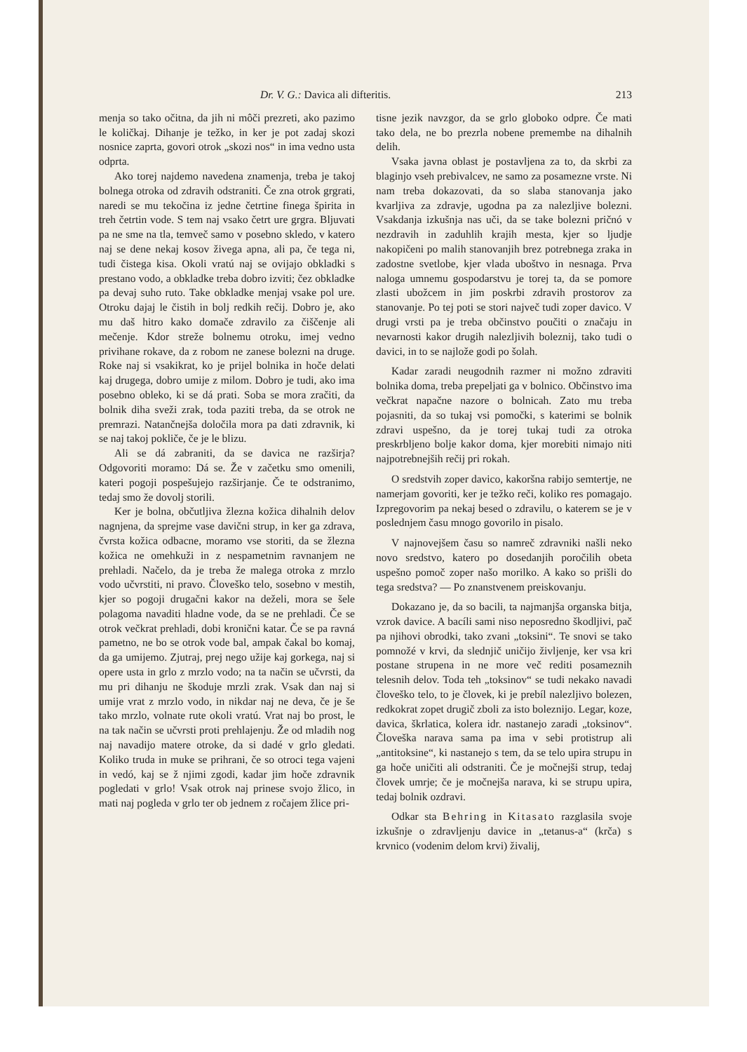Dr. V. G.: Davica ali difteritis. 213
menja so tako očitna, da jih ni môči prezreti, ako pazimo le količkaj. Dihanje je težko, in ker je pot zadaj skozi nosnice zaprta, govori otrok „skozi nos“ in ima vedno usta odprta.
Ako torej najdemo navedena znamenja, treba je takoj bolnega otroka od zdravih odstraniti. Če zna otrok grgrati, naredi se mu tekočina iz jedne četrtine finega špirita in treh četrtin vode. S tem naj vsako četrt ure grgra. Bljuvati pa ne sme na tla, temveč samo v posebno skledo, v katero naj se dene nekaj kosov živega apna, ali pa, če tega ni, tudi čistega kisa. Okoli vratú naj se ovijajo obkladki s prestano vodo, a obkladke treba dobro izviti; čez obkladke pa devaj suho ruto. Take obkladke menjaj vsake pol ure. Otroku dajaj le čistih in bolj redkih rečij. Dobro je, ako mu daš hitro kako domače zdravilo za čiščenje ali mečenje. Kdor streže bolnemu otroku, imej vedno privihane rokave, da z robom ne zanese bolezni na druge. Roke naj si vsakikrat, ko je prijel bolnika in hoče delati kaj drugega, dobro umije z milom. Dobro je tudi, ako ima posebno obleko, ki se dá prati. Soba se mora zračiti, da bolnik diha sveži zrak, toda paziti treba, da se otrok ne premrazi. Natančnejša določila mora pa dati zdravnik, ki se naj takoj pokliče, če je le blizu.
Ali se dá zabraniti, da se davica ne razširja? Odgovoriti moramo: Dá se. Že v začetku smo omenili, kateri pogoji pospešujejo razširjanje. Če te odstranimo, tedaj smo že dovolj storili.
Ker je bolna, občutljiva žlezna kožica dihalnih delov nagnjena, da sprejme vase davični strup, in ker ga zdrava, čvrsta kožica odbacne, moramo vse storiti, da se žlezna kožica ne omehkuži in z nespametnim ravnanjem ne prehladi. Načelo, da je treba že malega otroka z mrzlo vodo učvrstiti, ni pravo. Človeško telo, sosebno v mestih, kjer so pogoji drugačni kakor na deželi, mora se šele polagoma navaditi hladne vode, da se ne prehladi. Če se otrok večkrat prehladi, dobi kronični katar. Če se pa ravná pametno, ne bo se otrok vode bal, ampak čakal bo komaj, da ga umijemo. Zjutraj, prej nego užije kaj gorkega, naj si opere usta in grlo z mrzlo vodo; na ta način se učvrsti, da mu pri dihanju ne škoduje mrzli zrak. Vsak dan naj si umije vrat z mrzlo vodo, in nikdar naj ne deva, če je še tako mrzlo, volnate rute okoli vratú. Vrat naj bo prost, le na tak način se učvrsti proti prehlajenju. Že od mladih nog naj navadijo matere otroke, da si dadé v grlo gledati. Koliko truda in muke se prihrani, če so otroci tega vajeni in vedó, kaj se ž njimi zgodi, kadar jim hoče zdravnik pogledati v grlo! Vsak otrok naj prinese svojo žlico, in mati naj pogleda v grlo ter ob jednem z ročajem žlice pri-
tisne jezik navzgor, da se grlo globoko odpre. Če mati tako dela, ne bo prezrla nobene premembe na dihalnih delih.
Vsaka javna oblast je postavljena za to, da skrbi za blaginjo vseh prebivalcev, ne samo za posamezne vrste. Ni nam treba dokazovati, da so slaba stanovanja jako kvarljiva za zdravje, ugodna pa za nalezljive bolezni. Vsakdanja izkušnja nas uči, da se take bolezni pričnó v nezdravih in zaduhlih krajih mesta, kjer so ljudje nakopičeni po malih stanovanjih brez potrebnega zraka in zadostne svetlobe, kjer vlada uboštvo in nesnaga. Prva naloga umnemu gospodarstvu je torej ta, da se pomore zlasti ubožcem in jim poskrbi zdravih prostorov za stanovanje. Po tej poti se stori največ tudi zoper davico. V drugi vrsti pa je treba občinstvo poučiti o značaju in nevarnosti kakor drugih nalezljivih boleznij, tako tudi o davici, in to se najlože godi po šolah.
Kadar zaradi neugodnih razmer ni možno zdraviti bolnika doma, treba prepeljati ga v bolnico. Občinstvo ima večkrat napačne nazore o bolnicah. Zato mu treba pojasniti, da so tukaj vsi pomočki, s katerimi se bolnik zdravi uspešno, da je torej tukaj tudi za otroka preskrbljeno bolje kakor doma, kjer morebiti nimajo niti najpotrebnejših rečij pri rokah.
O sredstvih zoper davico, kakoršna rabijo semtertje, ne namerjam govoriti, ker je težko reči, koliko res pomagajo. Izpregovorim pa nekaj besed o zdravilu, o katerem se je v poslednjem času mnogo govorilo in pisalo.
V najnovejšem času so namreč zdravniki našli neko novo sredstvo, katero po dosedanjih poročilih obeta uspešno pomoč zoper našo morilko. A kako so prišli do tega sredstva? — Po znanstvenem preiskovanju.
Dokazano je, da so bacili, ta najmanjša organska bitja, vzrok davice. A bacíli sami niso neposredno škodljivi, pač pa njihovi obrodki, tako zvani „toksini“. Te snovi se tako pomnožé v krvi, da slednjič uničijo življenje, ker vsa kri postane strupena in ne more več rediti posameznih telesnih delov. Toda teh „toksinov“ se tudi nekako navadi človeško telo, to je človek, ki je prebíl nalezljivo bolezen, redkokrat zopet drugič zboli za isto boleznijo. Legar, koze, davica, škrlatica, kolera idr. nastanejo zaradi „toksinov“. Človeška narava sama pa ima v sebi protistrup ali „antitoksine“, ki nastanejo s tem, da se telo upira strupu in ga hoče uničiti ali odstraniti. Če je močnejši strup, tedaj človek umrje; če je močnejša narava, ki se strupu upira, tedaj bolnik ozdravi.
Odkar sta Behring in Kitasato razglasila svoje izkušnje o zdravljenju davice in „tetanus-a“ (krča) s krvnico (vodenim delom krvi) živalij,